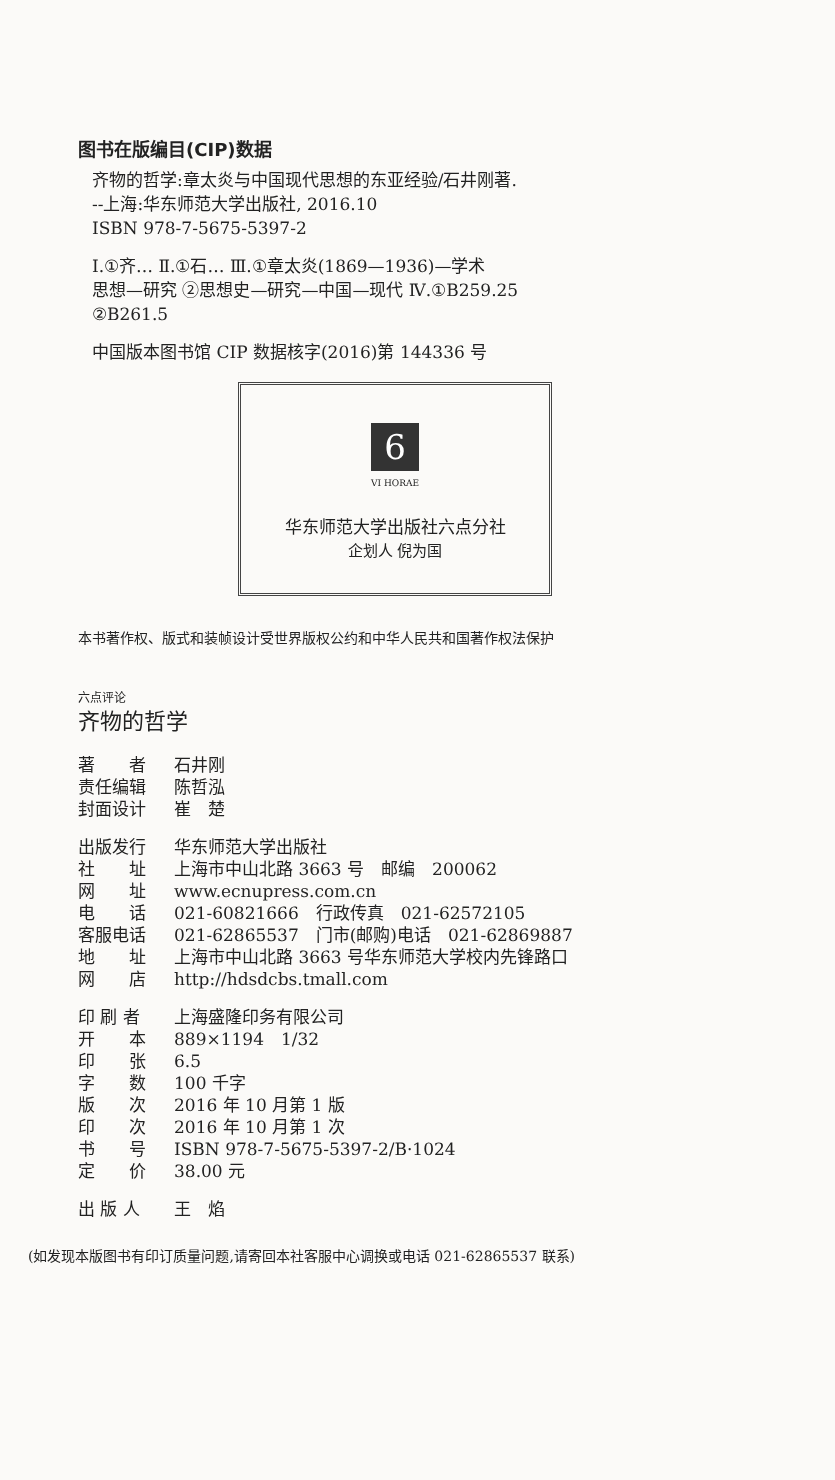图书在版编目(CIP)数据
齐物的哲学:章太炎与中国现代思想的东亚经验/石井刚著.
--上海:华东师范大学出版社, 2016.10
ISBN 978-7-5675-5397-2
Ⅰ.①齐… Ⅱ.①石… Ⅲ.①章太炎(1869—1936)—学术
思想—研究 ②思想史—研究—中国—现代 Ⅳ.①B259.25
②B261.5
中国版本图书馆 CIP 数据核字(2016)第 144336 号
6
VI HORAE
华东师范大学出版社六点分社
企划人 倪为国
本书著作权、版式和装帧设计受世界版权公约和中华人民共和国著作权法保护
六点评论
齐物的哲学
著　　者 石井刚
责任编辑 陈哲泓
封面设计 崔　楚
出版发行 华东师范大学出版社
社　　址 上海市中山北路 3663 号　邮编　200062
网　　址 www.ecnupress.com.cn
电　　话 021-60821666　行政传真　021-62572105
客服电话 021-62865537　门市(邮购)电话　021-62869887
地　　址 上海市中山北路 3663 号华东师范大学校内先锋路口
网　　店 http://hdsdcbs.tmall.com
印 刷 者 上海盛隆印务有限公司
开　　本 889×1194　1/32
印　　张 6.5
字　　数 100 千字
版　　次 2016 年 10 月第 1 版
印　　次 2016 年 10 月第 1 次
书　　号 ISBN 978-7-5675-5397-2/B·1024
定　　价 38.00 元
出 版 人 王　焰
(如发现本版图书有印订质量问题,请寄回本社客服中心调换或电话 021-62865537 联系)